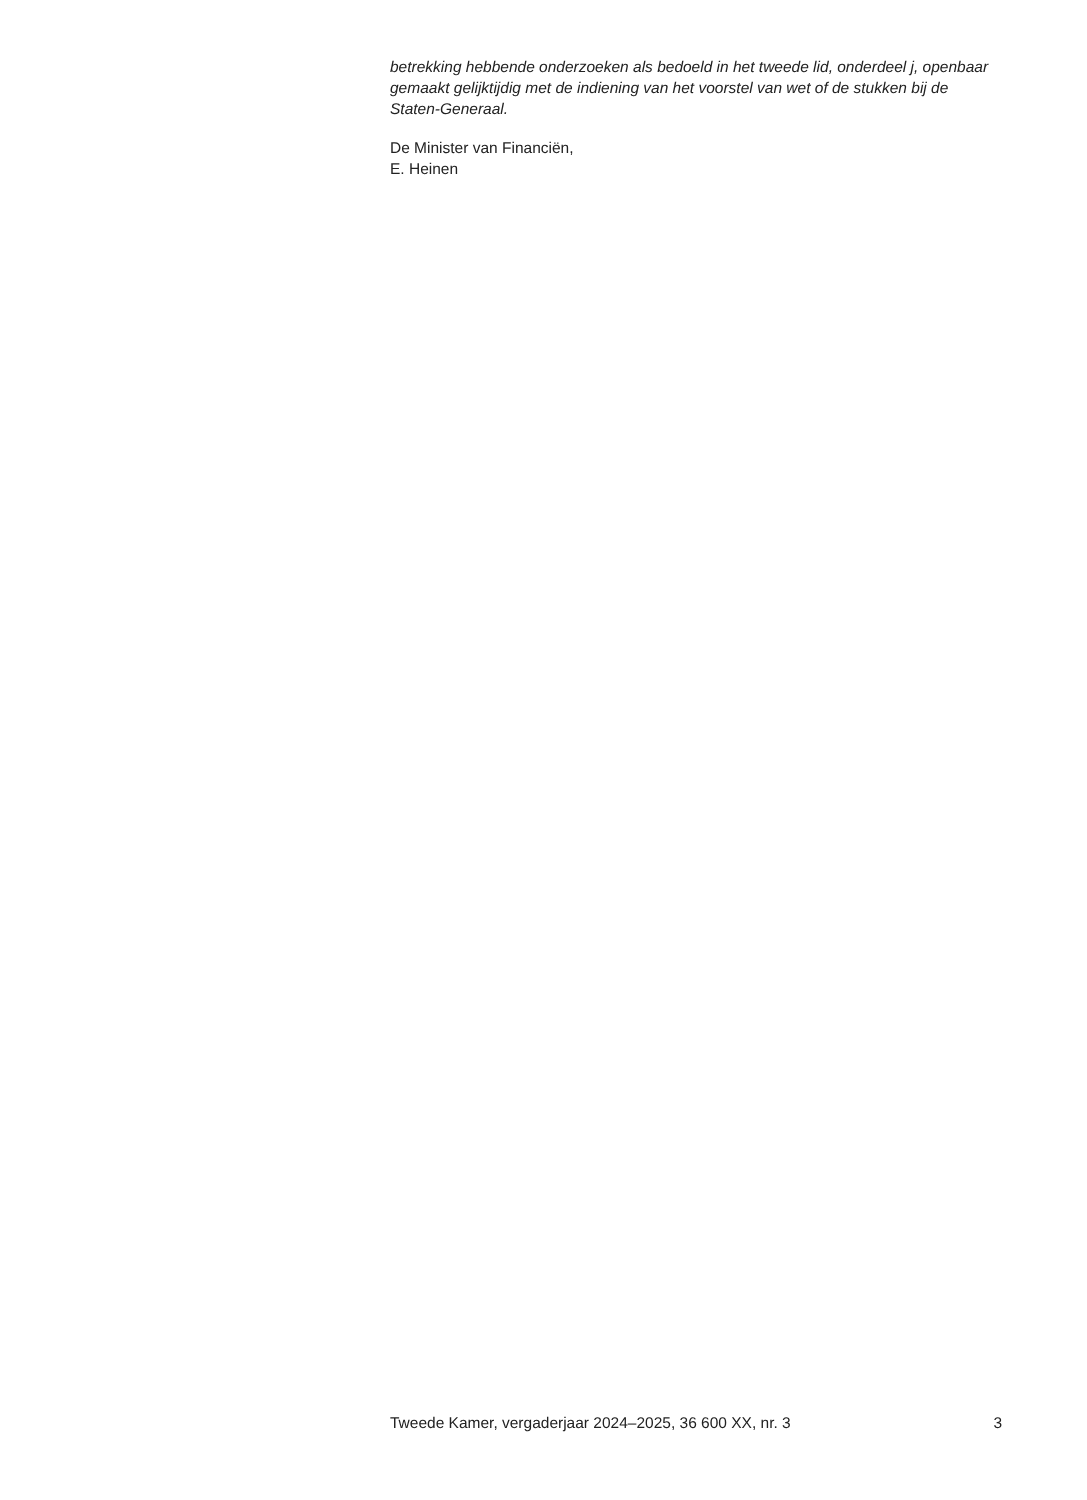betrekking hebbende onderzoeken als bedoeld in het tweede lid, onderdeel j, openbaar gemaakt gelijktijdig met de indiening van het voorstel van wet of de stukken bij de Staten-Generaal.
De Minister van Financiën,
E. Heinen
Tweede Kamer, vergaderjaar 2024–2025, 36 600 XX, nr. 3 3